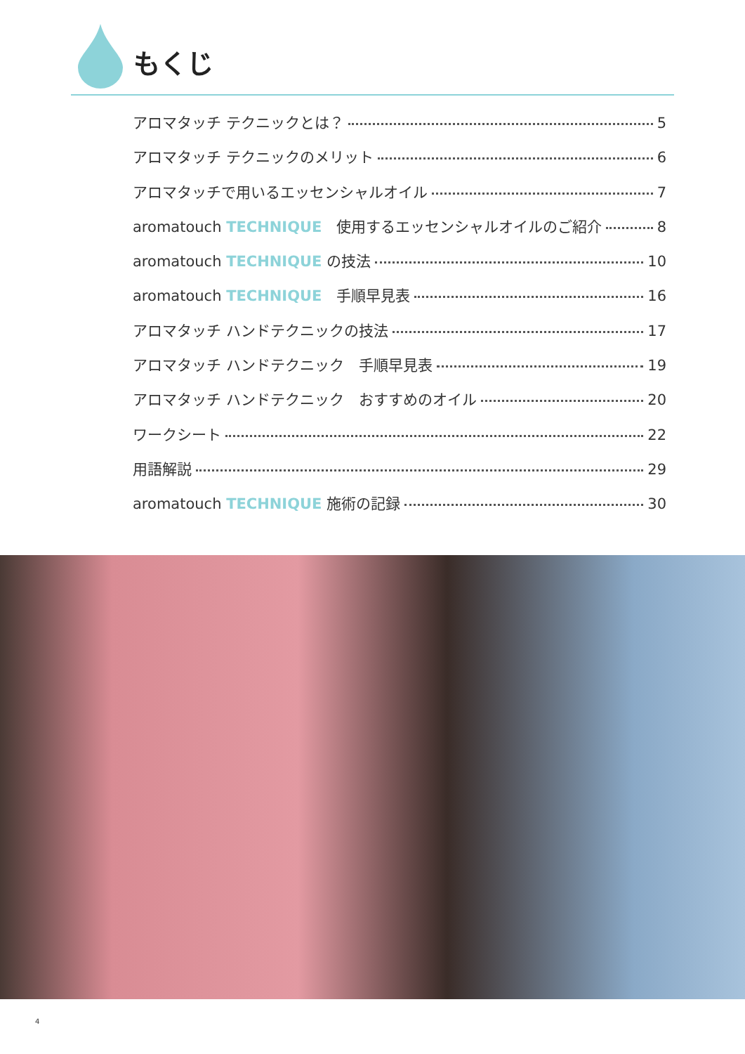もくじ
アロマタッチ テクニックとは？ 5
アロマタッチ テクニックのメリット 6
アロマタッチで用いるエッセンシャルオイル 7
aromatouch TECHNIQUE　使用するエッセンシャルオイルのご紹介 8
aromatouch TECHNIQUE の技法 10
aromatouch TECHNIQUE　手順早見表 16
アロマタッチ ハンドテクニックの技法 17
アロマタッチ ハンドテクニック　手順早見表 19
アロマタッチ ハンドテクニック　おすすめのオイル 20
ワークシート 22
用語解説 29
aromatouch TECHNIQUE 施術の記録 30
4